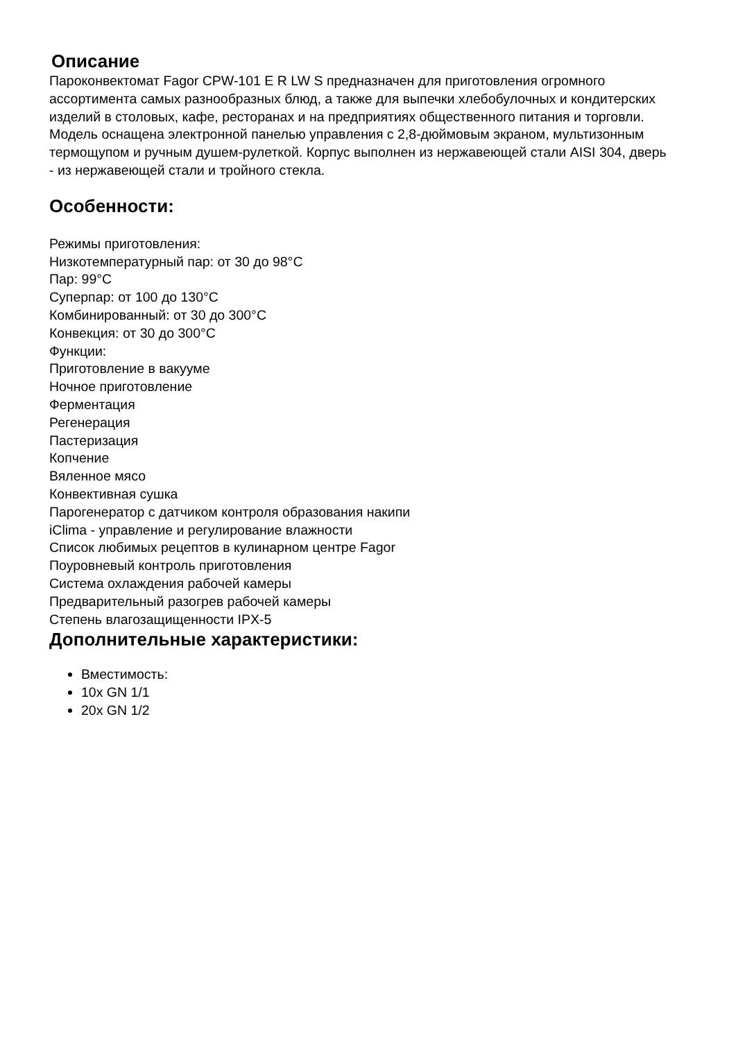Описание
Пароконвектомат Fagor CPW-101 E R LW S предназначен для приготовления огромного ассортимента самых разнообразных блюд, а также для выпечки хлебобулочных и кондитерских изделий в столовых, кафе, ресторанах и на предприятиях общественного питания и торговли. Модель оснащена электронной панелью управления с 2,8-дюймовым экраном, мультизонным термощупом и ручным душем-рулеткой. Корпус выполнен из нержавеющей стали AISI 304, дверь - из нержавеющей стали и тройного стекла.
Особенности:
Режимы приготовления:
Низкотемпературный пар: от 30 до 98°C
Пар: 99°C
Суперпар: от 100 до 130°C
Комбинированный: от 30 до 300°C
Конвекция: от 30 до 300°C
Функции:
Приготовление в вакууме
Ночное приготовление
Ферментация
Регенерация
Пастеризация
Копчение
Вяленное мясо
Конвективная сушка
Парогенератор с датчиком контроля образования накипи
iClima - управление и регулирование влажности
Список любимых рецептов в кулинарном центре Fagor
Поуровневый контроль приготовления
Система охлаждения рабочей камеры
Предварительный разогрев рабочей камеры
Степень влагозащищенности IPX-5
Дополнительные характеристики:
Вместимость:
10x GN 1/1
20x GN 1/2